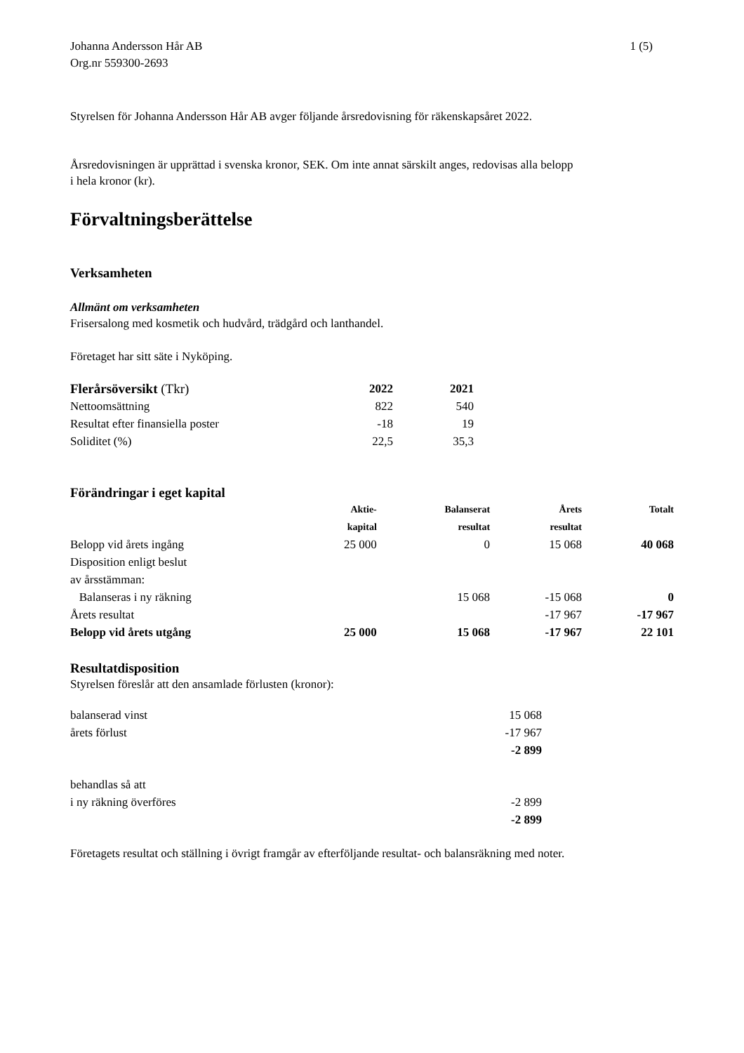Johanna Andersson Hår AB
Org.nr 559300-2693 1 (5)
Styrelsen för Johanna Andersson Hår AB avger följande årsredovisning för räkenskapsåret 2022.
Årsredovisningen är upprättad i svenska kronor, SEK. Om inte annat särskilt anges, redovisas alla belopp
i hela kronor (kr).
Förvaltningsberättelse
Verksamheten
Allmänt om verksamheten
Frisersalong med kosmetik och hudvård, trädgård och lanthandel.
Företaget har sitt säte i Nyköping.
| Flerårsöversikt (Tkr) | 2022 | 2021 |
| Nettoomsättning | 822 | 540 |
| Resultat efter finansiella poster | -18 | 19 |
| Soliditet (%) | 22,5 | 35,3 |
Förändringar i eget kapital
| | Aktie- kapital | Balanserat resultat | Årets resultat | Totalt |
| --- | --- | --- | --- | --- |
| Belopp vid årets ingång | 25 000 | 0 | 15 068 | 40 068 |
| Disposition enligt beslut av årsstämman: | | | | |
| Balanseras i ny räkning | | 15 068 | -15 068 | 0 |
| Årets resultat | | | -17 967 | -17 967 |
| Belopp vid årets utgång | 25 000 | 15 068 | -17 967 | 22 101 |
Resultatdisposition
Styrelsen föreslår att den ansamlade förlusten (kronor):
| balanserad vinst | 15 068 |
| årets förlust | -17 967 |
| | -2 899 |
| behandlas så att | |
| i ny räkning överföres | -2 899 |
| | -2 899 |
Företagets resultat och ställning i övrigt framgår av efterföljande resultat- och balansräkning med noter.